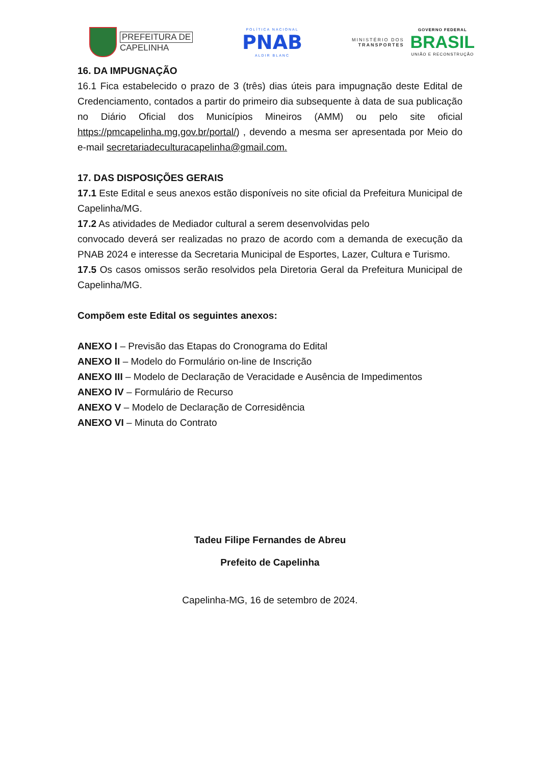PREFEITURA DE
CAPELINHA
POLÍTICA NACIONAL
PNAB
ALDIR BLANC
MINISTÉRIO DOS
TRANSPORTES
GOVERNO FEDERAL
BRASIL
UNIÃO E RECONSTRUÇÃO
16. DA IMPUGNAÇÃO
16.1 Fica estabelecido o prazo de 3 (três) dias úteis para impugnação deste Edital de Credenciamento, contados a partir do primeiro dia subsequente à data de sua publicação no Diário Oficial dos Municípios Mineiros (AMM) ou pelo site oficial https://pmcapelinha.mg.gov.br/portal/) , devendo a mesma ser apresentada por Meio do e-mail secretariadeculturacapelinha@gmail.com.
17. DAS DISPOSIÇÕES GERAIS
17.1 Este Edital e seus anexos estão disponíveis no site oficial da Prefeitura Municipal de Capelinha/MG.
17.2 As atividades de Mediador cultural a serem desenvolvidas pelo
convocado deverá ser realizadas no prazo de acordo com a demanda de execução da PNAB 2024 e interesse da Secretaria Municipal de Esportes, Lazer, Cultura e Turismo.
17.5 Os casos omissos serão resolvidos pela Diretoria Geral da Prefeitura Municipal de Capelinha/MG.
Compõem este Edital os seguintes anexos:
ANEXO I – Previsão das Etapas do Cronograma do Edital
ANEXO II – Modelo do Formulário on-line de Inscrição
ANEXO III – Modelo de Declaração de Veracidade e Ausência de Impedimentos
ANEXO IV – Formulário de Recurso
ANEXO V – Modelo de Declaração de Corresidência
ANEXO VI – Minuta do Contrato
Tadeu Filipe Fernandes de Abreu
Prefeito de Capelinha
Capelinha-MG, 16 de setembro de 2024.